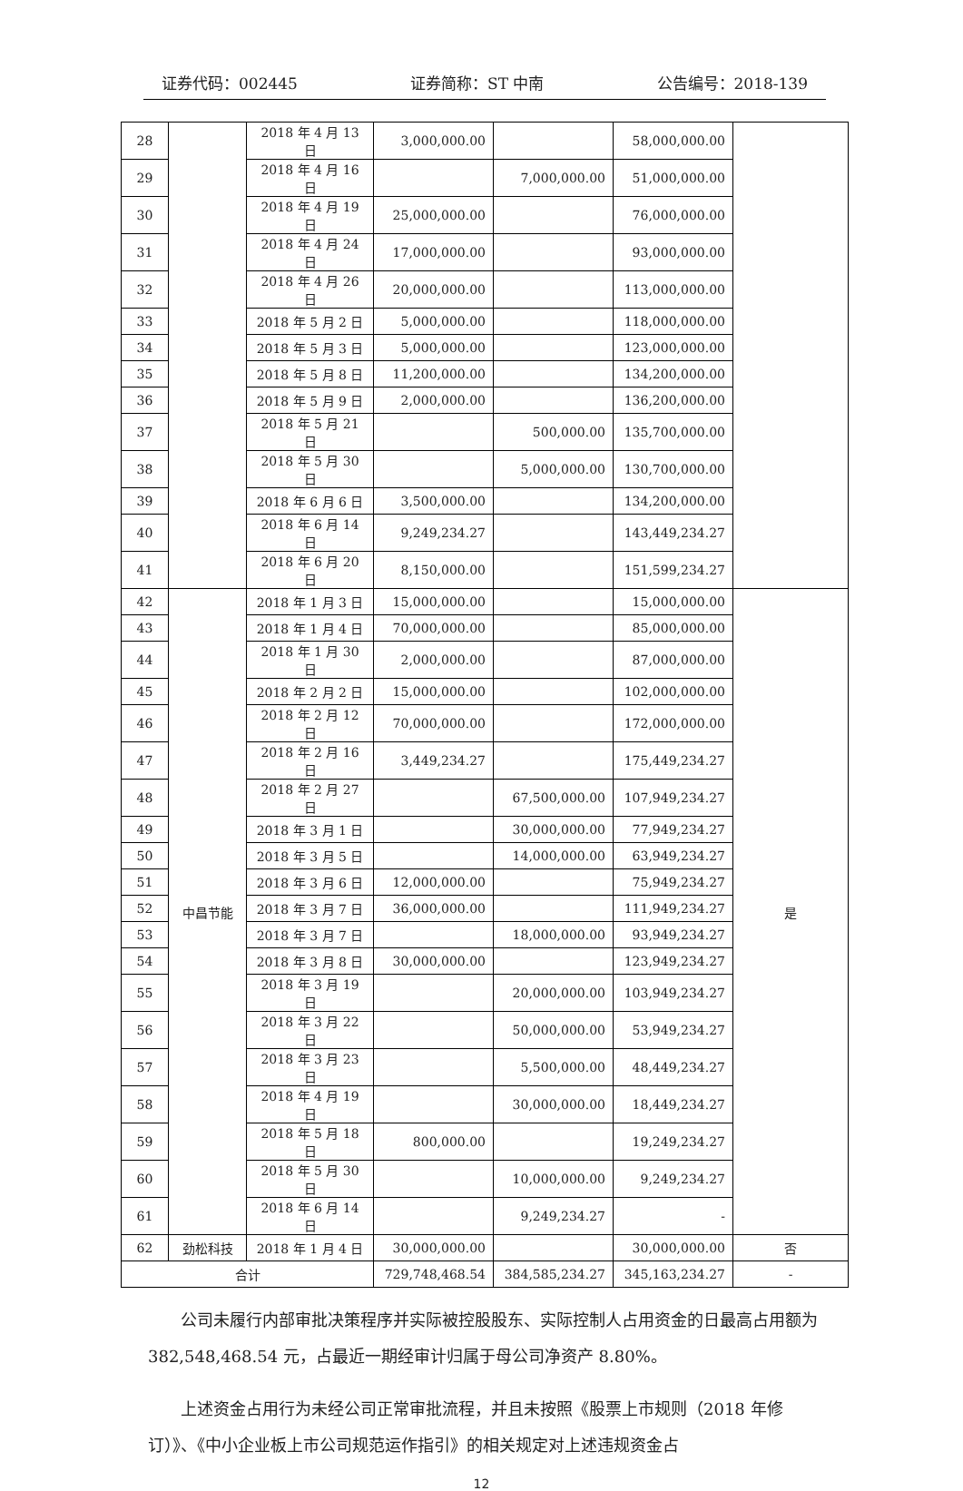证券代码：002445 证券简称：ST 中南 公告编号：2018-139
| 28 | | 2018 年 4 月 13 日 | 3,000,000.00 | | 58,000,000.00 | |
| 29 | | 2018 年 4 月 16 日 | | 7,000,000.00 | 51,000,000.00 | |
| 30 | | 2018 年 4 月 19 日 | 25,000,000.00 | | 76,000,000.00 | |
| 31 | | 2018 年 4 月 24 日 | 17,000,000.00 | | 93,000,000.00 | |
| 32 | | 2018 年 4 月 26 日 | 20,000,000.00 | | 113,000,000.00 | |
| 33 | | 2018 年 5 月 2 日 | 5,000,000.00 | | 118,000,000.00 | |
| 34 | | 2018 年 5 月 3 日 | 5,000,000.00 | | 123,000,000.00 | |
| 35 | | 2018 年 5 月 8 日 | 11,200,000.00 | | 134,200,000.00 | |
| 36 | | 2018 年 5 月 9 日 | 2,000,000.00 | | 136,200,000.00 | |
| 37 | | 2018 年 5 月 21 日 | | 500,000.00 | 135,700,000.00 | |
| 38 | | 2018 年 5 月 30 日 | | 5,000,000.00 | 130,700,000.00 | |
| 39 | | 2018 年 6 月 6 日 | 3,500,000.00 | | 134,200,000.00 | |
| 40 | | 2018 年 6 月 14 日 | 9,249,234.27 | | 143,449,234.27 | |
| 41 | | 2018 年 6 月 20 日 | 8,150,000.00 | | 151,599,234.27 | |
| 42 | 中昌节能 | 2018 年 1 月 3 日 | 15,000,000.00 | | 15,000,000.00 | 是 |
| 43 | | 2018 年 1 月 4 日 | 70,000,000.00 | | 85,000,000.00 | |
| 44 | | 2018 年 1 月 30 日 | 2,000,000.00 | | 87,000,000.00 | |
| 45 | | 2018 年 2 月 2 日 | 15,000,000.00 | | 102,000,000.00 | |
| 46 | | 2018 年 2 月 12 日 | 70,000,000.00 | | 172,000,000.00 | |
| 47 | | 2018 年 2 月 16 日 | 3,449,234.27 | | 175,449,234.27 | |
| 48 | | 2018 年 2 月 27 日 | | 67,500,000.00 | 107,949,234.27 | |
| 49 | | 2018 年 3 月 1 日 | | 30,000,000.00 | 77,949,234.27 | |
| 50 | | 2018 年 3 月 5 日 | | 14,000,000.00 | 63,949,234.27 | |
| 51 | | 2018 年 3 月 6 日 | 12,000,000.00 | | 75,949,234.27 | |
| 52 | | 2018 年 3 月 7 日 | 36,000,000.00 | | 111,949,234.27 | |
| 53 | | 2018 年 3 月 7 日 | | 18,000,000.00 | 93,949,234.27 | |
| 54 | | 2018 年 3 月 8 日 | 30,000,000.00 | | 123,949,234.27 | |
| 55 | | 2018 年 3 月 19 日 | | 20,000,000.00 | 103,949,234.27 | |
| 56 | | 2018 年 3 月 22 日 | | 50,000,000.00 | 53,949,234.27 | |
| 57 | | 2018 年 3 月 23 日 | | 5,500,000.00 | 48,449,234.27 | |
| 58 | | 2018 年 4 月 19 日 | | 30,000,000.00 | 18,449,234.27 | |
| 59 | | 2018 年 5 月 18 日 | 800,000.00 | | 19,249,234.27 | |
| 60 | | 2018 年 5 月 30 日 | | 10,000,000.00 | 9,249,234.27 | |
| 61 | | 2018 年 6 月 14 日 | | 9,249,234.27 | - | |
| 62 | 劲松科技 | 2018 年 1 月 4 日 | 30,000,000.00 | | 30,000,000.00 | 否 |
| 合计 | | | 729,748,468.54 | 384,585,234.27 | 345,163,234.27 | - |
公司未履行内部审批决策程序并实际被控股股东、实际控制人占用资金的日最高占用额为 382,548,468.54 元，占最近一期经审计归属于母公司净资产 8.80%。
上述资金占用行为未经公司正常审批流程，并且未按照《股票上市规则（2018 年修订）》、《中小企业板上市公司规范运作指引》的相关规定对上述违规资金占
12